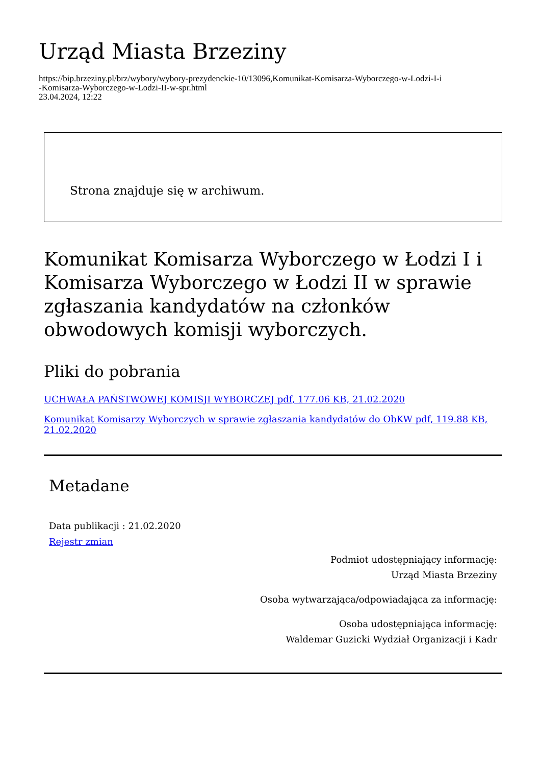Urząd Miasta Brzeziny
https://bip.brzeziny.pl/brz/wybory/wybory-prezydenckie-10/13096,Komunikat-Komisarza-Wyborczego-w-Lodzi-I-i
-Komisarza-Wyborczego-w-Lodzi-II-w-spr.html
23.04.2024, 12:22
Strona znajduje się w archiwum.
Komunikat Komisarza Wyborczego w Łodzi I i Komisarza Wyborczego w Łodzi II w sprawie zgłaszania kandydatów na członków obwodowych komisji wyborczych.
Pliki do pobrania
UCHWAŁA PAŃSTWOWEJ KOMISJI WYBORCZEJ pdf, 177.06 KB, 21.02.2020
Komunikat Komisarzy Wyborczych w sprawie zgłaszania kandydatów do ObKW pdf, 119.88 KB, 21.02.2020
Metadane
Data publikacji : 21.02.2020
Rejestr zmian
Podmiot udostępniający informację:
Urząd Miasta Brzeziny
Osoba wytwarzająca/odpowiadająca za informację:
Osoba udostępniająca informację:
Waldemar Guzicki Wydział Organizacji i Kadr